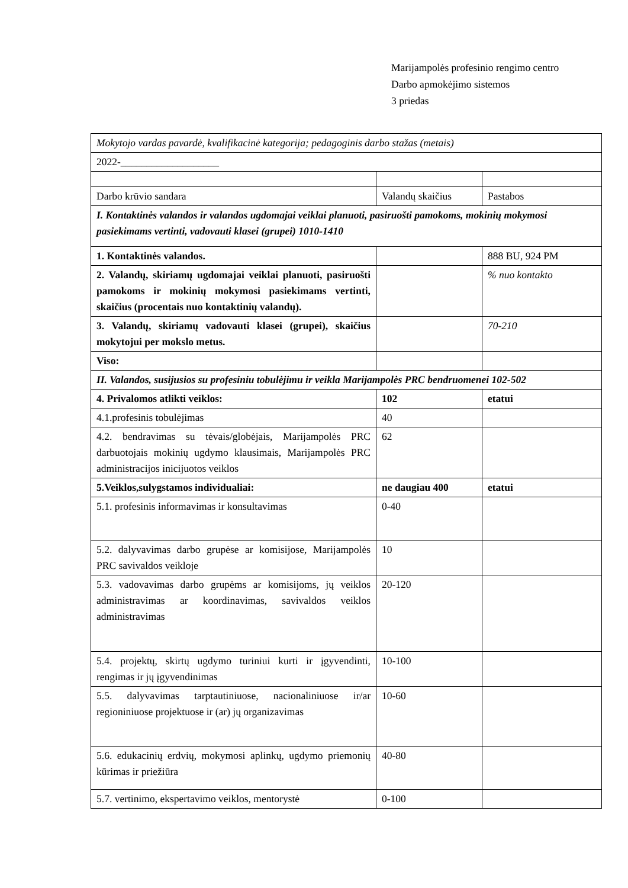Marijampolės profesinio rengimo centro
Darbo apmokėjimo sistemos
3 priedas
| Mokytojo vardas pavardė, kvalifikacinė kategorija; pedagoginis darbo stažas (metais) | | |
| 2022-___________________ | | |
| Darbo krūvio sandara | Valandų skaičius | Pastabos |
| I. Kontaktinės valandos ir valandos ugdomajai veiklai planuoti, pasiruošti pamokoms, mokinių mokymosi pasiekimams vertinti, vadovauti klasei (grupei) 1010-1410 | | |
| 1. Kontaktinės valandos. | | 888 BU, 924 PM |
| 2. Valandų, skiriamų ugdomajai veiklai planuoti, pasiruošti pamokoms ir mokinių mokymosi pasiekimams vertinti, skaičius (procentais nuo kontaktinių valandų). | | % nuo kontakto |
| 3. Valandų, skiriamų vadovauti klasei (grupei), skaičius mokytojui per mokslo metus. | | 70-210 |
| Viso: | | |
| II. Valandos, susijusios su profesiniu tobulėjimu ir veikla Marijampolės PRC bendruomenei 102-502 | | |
| 4. Privalomos atlikti veiklos: | 102 | etatui |
| 4.1.profesinis tobulėjimas | 40 | |
| 4.2. bendravimas su tėvais/globėjais, Marijampolės PRC darbuotojais mokinių ugdymo klausimais, Marijampolės PRC administracijos inicijuotos veiklos | 62 | |
| 5.Veiklos,sulygstamos individualiai: | ne daugiau 400 | etatui |
| 5.1. profesinis informavimas ir konsultavimas | 0-40 | |
| 5.2. dalyvavimas darbo grupėse ar komisijose, Marijampolės PRC savivaldos veikloje | 10 | |
| 5.3. vadovavimas darbo grupėms ar komisijoms, jų veiklos administravimas ar koordinavimas, savivaldos veiklos administravimas | 20-120 | |
| 5.4. projektų, skirtų ugdymo turiniui kurti ir įgyvendinti, rengimas ir jų įgyvendinimas | 10-100 | |
| 5.5. dalyvavimas tarptautiniuose, nacionaliniuose ir/ar regioniniuose projektuose ir (ar) jų organizavimas | 10-60 | |
| 5.6. edukacinių erdvių, mokymosi aplinkų, ugdymo priemonių kūrimas ir priežiūra | 40-80 | |
| 5.7. vertinimo, ekspertavimo veiklos, mentorystė | 0-100 | |